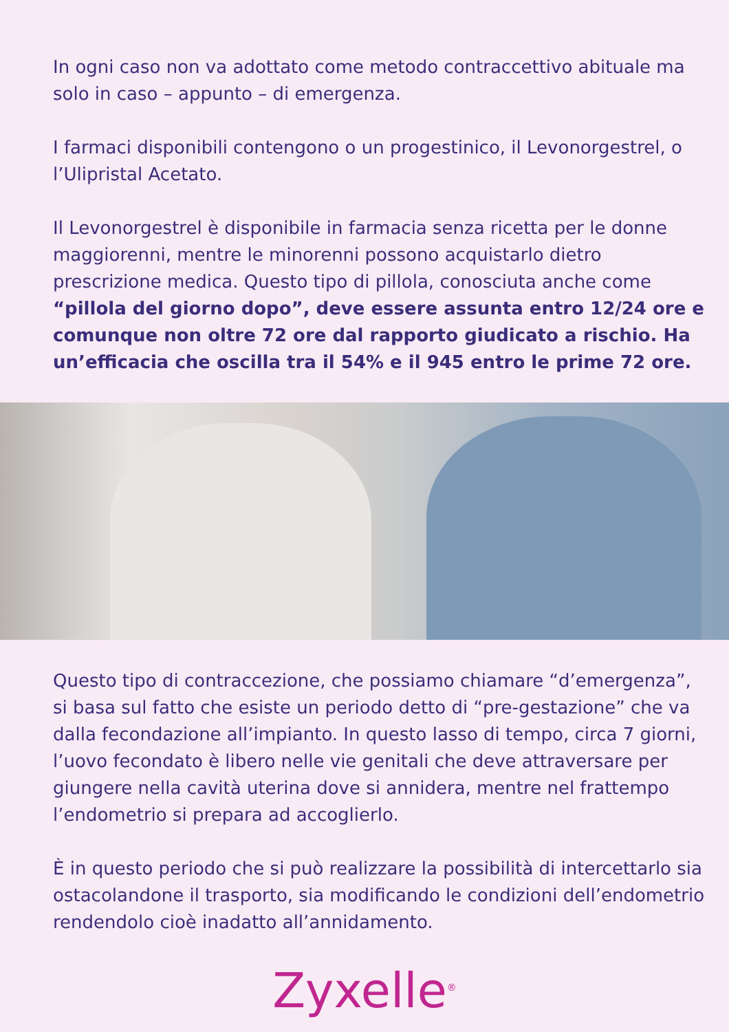In ogni caso non va adottato come metodo contraccettivo abituale ma solo in caso – appunto – di emergenza.
I farmaci disponibili contengono o un progestinico, il Levonorgestrel, o l’Ulipristal Acetato.
Il Levonorgestrel è disponibile in farmacia senza ricetta per le donne maggiorenni, mentre le minorenni possono acquistarlo dietro prescrizione medica. Questo tipo di pillola, conosciuta anche come “pillola del giorno dopo”, deve essere assunta entro 12/24 ore e comunque non oltre 72 ore dal rapporto giudicato a rischio. Ha un’efficacia che oscilla tra il 54% e il 945 entro le prime 72 ore.
Questo tipo di contraccezione, che possiamo chiamare “d’emergenza”, si basa sul fatto che esiste un periodo detto di “pre-gestazione” che va dalla fecondazione all’impianto. In questo lasso di tempo, circa 7 giorni, l’uovo fecondato è libero nelle vie genitali che deve attraversare per giungere nella cavità uterina dove si annidera, mentre nel frattempo l’endometrio si prepara ad accoglierlo.
È in questo periodo che si può realizzare la possibilità di intercettarlo sia ostacolandone il trasporto, sia modificando le condizioni dell’endometrio rendendolo cioè inadatto all’annidamento.
Zyxelle<sup>®</sup>